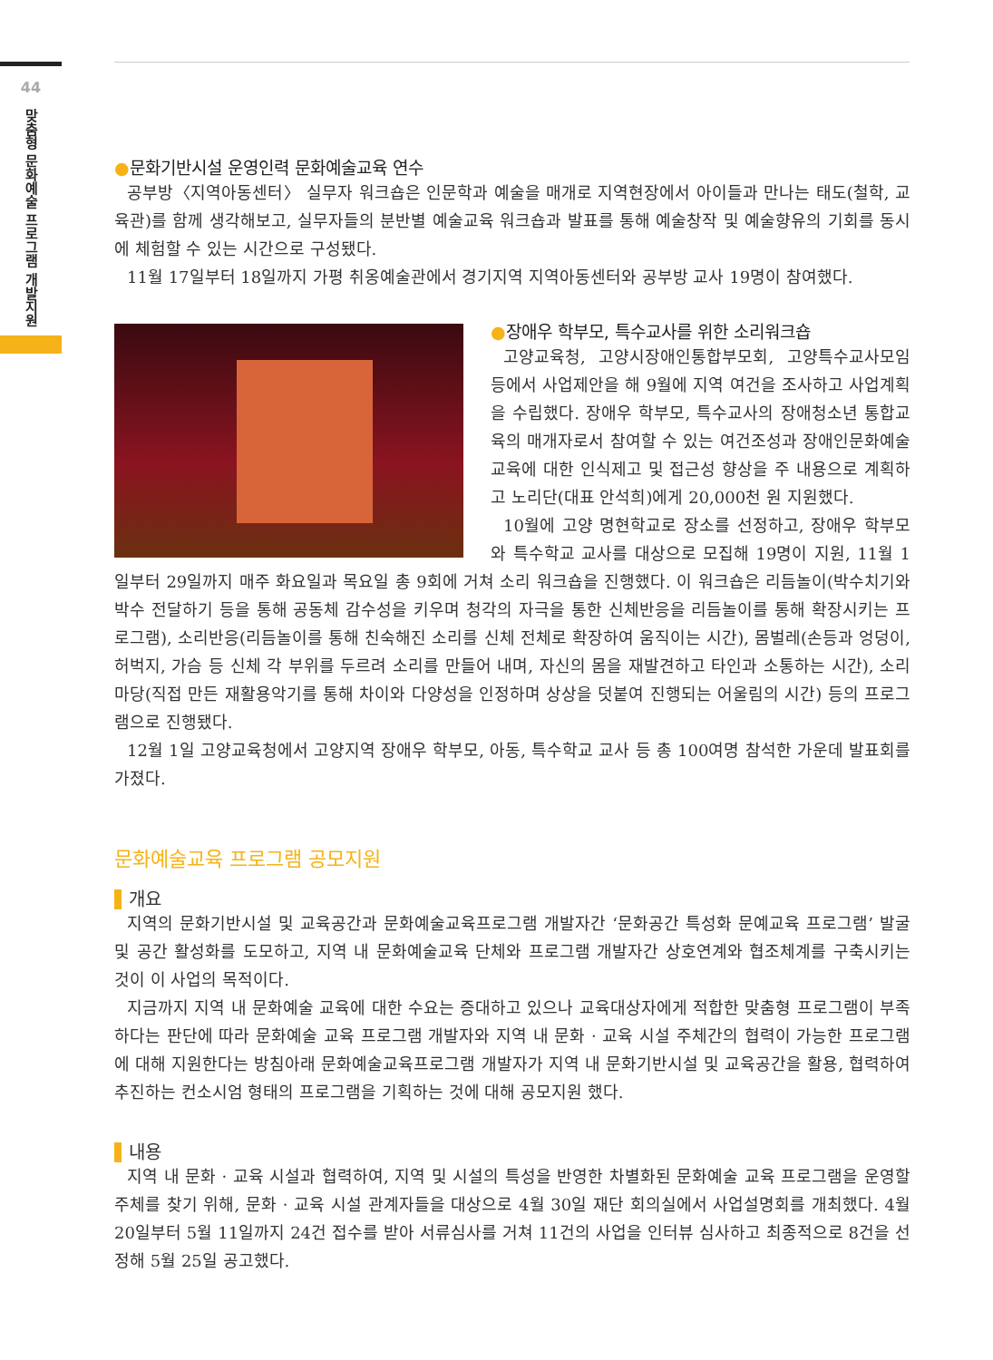44
맞춤형 문화예술 프로그램 개발지원
●문화기반시설 운영인력 문화예술교육 연수
공부방〈지역아동센터〉 실무자 워크숍은 인문학과 예술을 매개로 지역현장에서 아이들과 만나는 태도(철학, 교육관)를 함께 생각해보고, 실무자들의 분반별 예술교육 워크숍과 발표를 통해 예술창작 및 예술향유의 기회를 동시에 체험할 수 있는 시간으로 구성됐다.
11월 17일부터 18일까지 가평 취옹예술관에서 경기지역 지역아동센터와 공부방 교사 19명이 참여했다.
●장애우 학부모, 특수교사를 위한 소리워크숍
고양교육청, 고양시장애인통합부모회, 고양특수교사모임 등에서 사업제안을 해 9월에 지역 여건을 조사하고 사업계획을 수립했다. 장애우 학부모, 특수교사의 장애청소년 통합교육의 매개자로서 참여할 수 있는 여건조성과 장애인문화예술교육에 대한 인식제고 및 접근성 향상을 주 내용으로 계획하고 노리단(대표 안석희)에게 20,000천 원 지원했다.
10월에 고양 명현학교로 장소를 선정하고, 장애우 학부모와 특수학교 교사를 대상으로 모집해 19명이 지원, 11월 1일부터 29일까지 매주 화요일과 목요일 총 9회에 거쳐 소리 워크숍을 진행했다. 이 워크숍은 리듬놀이(박수치기와 박수 전달하기 등을 통해 공동체 감수성을 키우며 청각의 자극을 통한 신체반응을 리듬놀이를 통해 확장시키는 프로그램), 소리반응(리듬놀이를 통해 친숙해진 소리를 신체 전체로 확장하여 움직이는 시간), 몸벌레(손등과 엉덩이, 허벅지, 가슴 등 신체 각 부위를 두르려 소리를 만들어 내며, 자신의 몸을 재발견하고 타인과 소통하는 시간), 소리마당(직접 만든 재활용악기를 통해 차이와 다양성을 인정하며 상상을 덧붙여 진행되는 어울림의 시간) 등의 프로그램으로 진행됐다.
12월 1일 고양교육청에서 고양지역 장애우 학부모, 아동, 특수학교 교사 등 총 100여명 참석한 가운데 발표회를 가졌다.
문화예술교육 프로그램 공모지원
개요
지역의 문화기반시설 및 교육공간과 문화예술교육프로그램 개발자간 ‘문화공간 특성화 문예교육 프로그램’ 발굴 및 공간 활성화를 도모하고, 지역 내 문화예술교육 단체와 프로그램 개발자간 상호연계와 협조체계를 구축시키는 것이 이 사업의 목적이다.
지금까지 지역 내 문화예술 교육에 대한 수요는 증대하고 있으나 교육대상자에게 적합한 맞춤형 프로그램이 부족하다는 판단에 따라 문화예술 교육 프로그램 개발자와 지역 내 문화 · 교육 시설 주체간의 협력이 가능한 프로그램에 대해 지원한다는 방침아래 문화예술교육프로그램 개발자가 지역 내 문화기반시설 및 교육공간을 활용, 협력하여 추진하는 컨소시엄 형태의 프로그램을 기획하는 것에 대해 공모지원 했다.
내용
지역 내 문화 · 교육 시설과 협력하여, 지역 및 시설의 특성을 반영한 차별화된 문화예술 교육 프로그램을 운영할 주체를 찾기 위해, 문화 · 교육 시설 관계자들을 대상으로 4월 30일 재단 회의실에서 사업설명회를 개최했다. 4월 20일부터 5월 11일까지 24건 접수를 받아 서류심사를 거쳐 11건의 사업을 인터뷰 심사하고 최종적으로 8건을 선정해 5월 25일 공고했다.